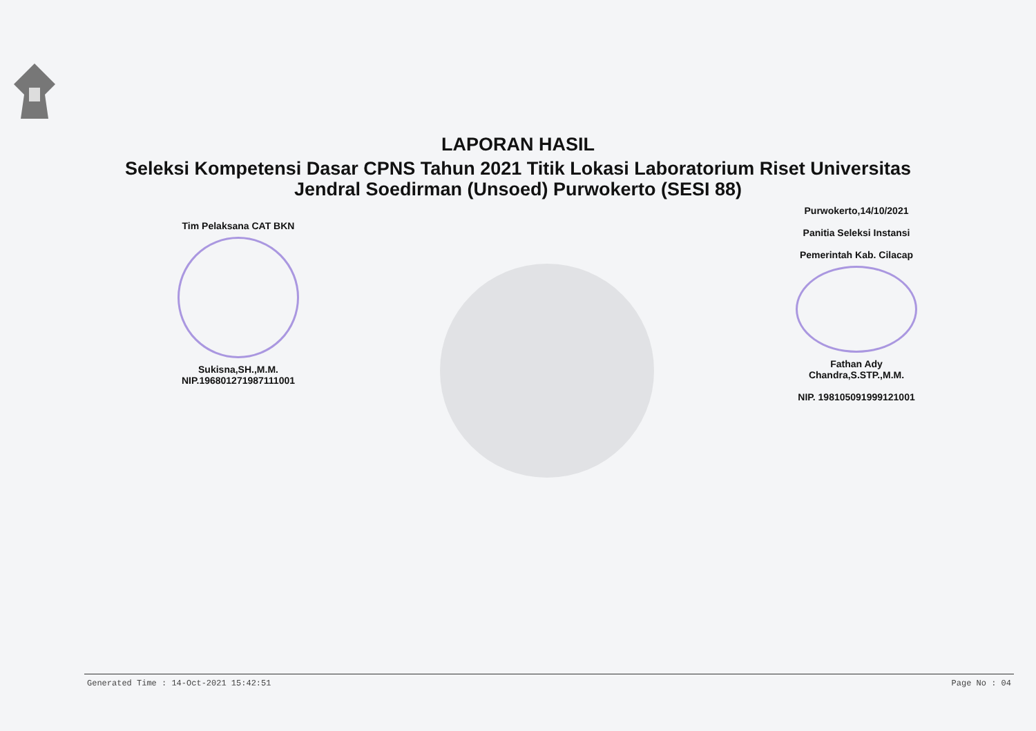LAPORAN HASIL
Seleksi Kompetensi Dasar CPNS Tahun 2021 Titik Lokasi Laboratorium Riset Universitas Jendral Soedirman (Unsoed) Purwokerto (SESI 88)
Tim Pelaksana CAT BKN
Sukisna,SH.,M.M.
NIP.196801271987111001
Purwokerto,14/10/2021
Panitia Seleksi Instansi
Pemerintah Kab. Cilacap
Fathan Ady Chandra,S.STP.,M.M.
NIP. 198105091999121001
Generated Time : 14-Oct-2021 15:42:51 Page No : 04